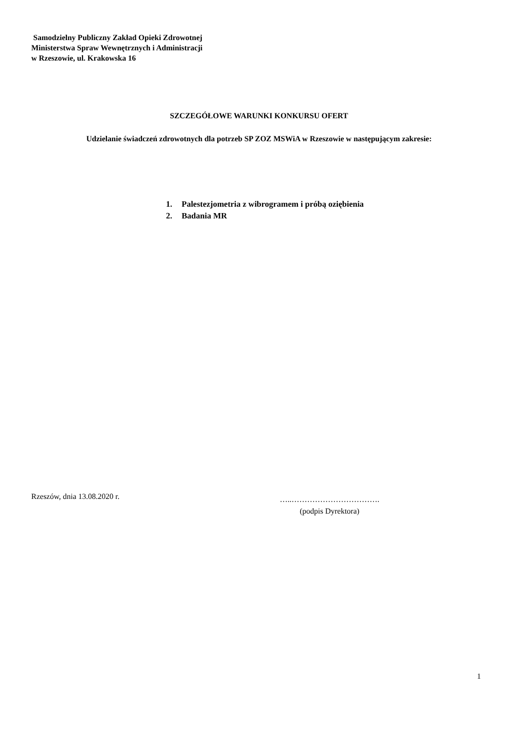Samodzielny Publiczny Zakład Opieki Zdrowotnej
Ministerstwa Spraw Wewnętrznych i Administracji
w Rzeszowie, ul. Krakowska 16
SZCZEGÓŁOWE WARUNKI KONKURSU OFERT
Udzielanie świadczeń zdrowotnych dla potrzeb SP ZOZ MSWiA w Rzeszowie w następującym zakresie:
1. Palestezjometria z wibrogramem i próbą oziębienia
2. Badania MR
Rzeszów, dnia 13.08.2020 r.
…..…………………………….
(podpis Dyrektora)
1